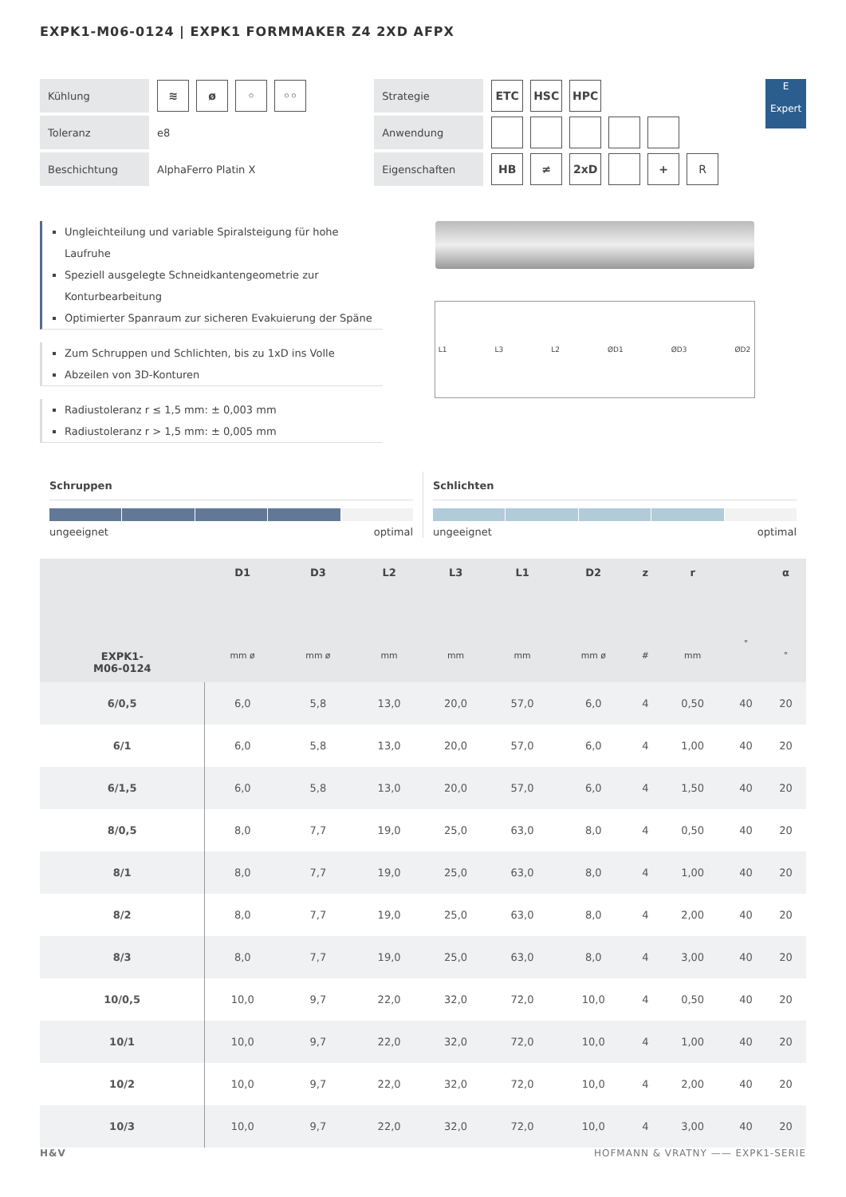EXPK1-M06-0124 | EXPK1 FORMMAKER Z4 2XD AFPX
Kühlung
≋ ø ◦ ◦◦
Toleranz
e8
Beschichtung
AlphaFerro Platin X
Strategie
ETC HSC HPC
Anwendung
Eigenschaften
HB ≠ 2xD + R
E
Expert
Ungleichteilung und variable Spiralsteigung für hohe Laufruhe
Speziell ausgelegte Schneidkantengeometrie zur Konturbearbeitung
Optimierter Spanraum zur sicheren Evakuierung der Späne
Zum Schruppen und Schlichten, bis zu 1xD ins Volle
Abzeilen von 3D-Konturen
Radiustoleranz r ≤ 1,5 mm: ± 0,003 mm
Radiustoleranz r > 1,5 mm: ± 0,005 mm
L1 L3 L2 ØD1 ØD3 ØD2
Schruppen
ungeeignet optimal
Schlichten
ungeeignet optimal
| EXPK1- M06-0124 | D1 mm ø | D3 mm ø | L2 mm | L3 mm | L1 mm | D2 mm ø | z # | r mm | ° | α ° |
| --- | --- | --- | --- | --- | --- | --- | --- | --- | --- | --- |
| 6/0,5 | 6,0 | 5,8 | 13,0 | 20,0 | 57,0 | 6,0 | 4 | 0,50 | 40 | 20 |
| 6/1 | 6,0 | 5,8 | 13,0 | 20,0 | 57,0 | 6,0 | 4 | 1,00 | 40 | 20 |
| 6/1,5 | 6,0 | 5,8 | 13,0 | 20,0 | 57,0 | 6,0 | 4 | 1,50 | 40 | 20 |
| 8/0,5 | 8,0 | 7,7 | 19,0 | 25,0 | 63,0 | 8,0 | 4 | 0,50 | 40 | 20 |
| 8/1 | 8,0 | 7,7 | 19,0 | 25,0 | 63,0 | 8,0 | 4 | 1,00 | 40 | 20 |
| 8/2 | 8,0 | 7,7 | 19,0 | 25,0 | 63,0 | 8,0 | 4 | 2,00 | 40 | 20 |
| 8/3 | 8,0 | 7,7 | 19,0 | 25,0 | 63,0 | 8,0 | 4 | 3,00 | 40 | 20 |
| 10/0,5 | 10,0 | 9,7 | 22,0 | 32,0 | 72,0 | 10,0 | 4 | 0,50 | 40 | 20 |
| 10/1 | 10,0 | 9,7 | 22,0 | 32,0 | 72,0 | 10,0 | 4 | 1,00 | 40 | 20 |
| 10/2 | 10,0 | 9,7 | 22,0 | 32,0 | 72,0 | 10,0 | 4 | 2,00 | 40 | 20 |
| 10/3 | 10,0 | 9,7 | 22,0 | 32,0 | 72,0 | 10,0 | 4 | 3,00 | 40 | 20 |
H&V HOFMANN & VRATNY —— EXPK1-SERIE